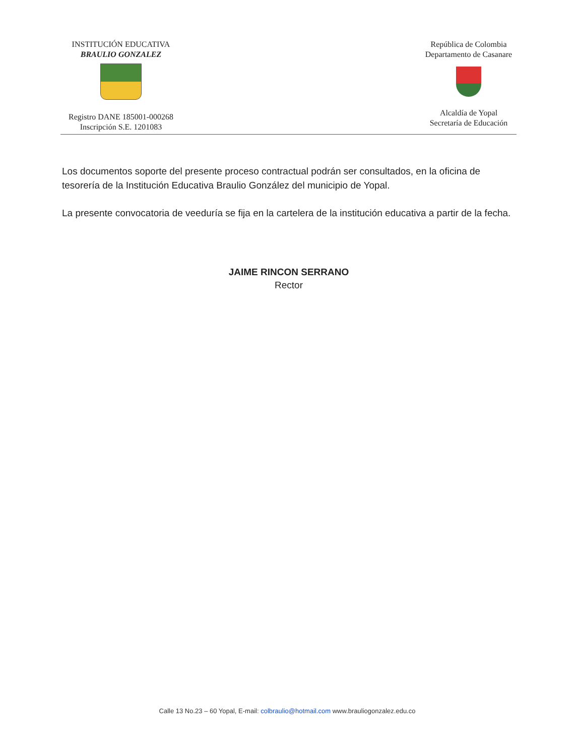INSTITUCIÓN EDUCATIVA
BRAULIO GONZALEZ
Registro DANE 185001-000268
Inscripción S.E. 1201083
República de Colombia
Departamento de Casanare
Alcaldía de Yopal
Secretaría de Educación
Los documentos soporte del presente proceso contractual podrán ser consultados, en la oficina de tesorería de la Institución Educativa Braulio González del municipio de Yopal.
La presente convocatoria de veeduría se fija en la cartelera de la institución educativa a partir de la fecha.
JAIME RINCON SERRANO
Rector
Calle 13 No.23 – 60 Yopal, E-mail: colbraulio@hotmail.com www.brauliogonzalez.edu.co